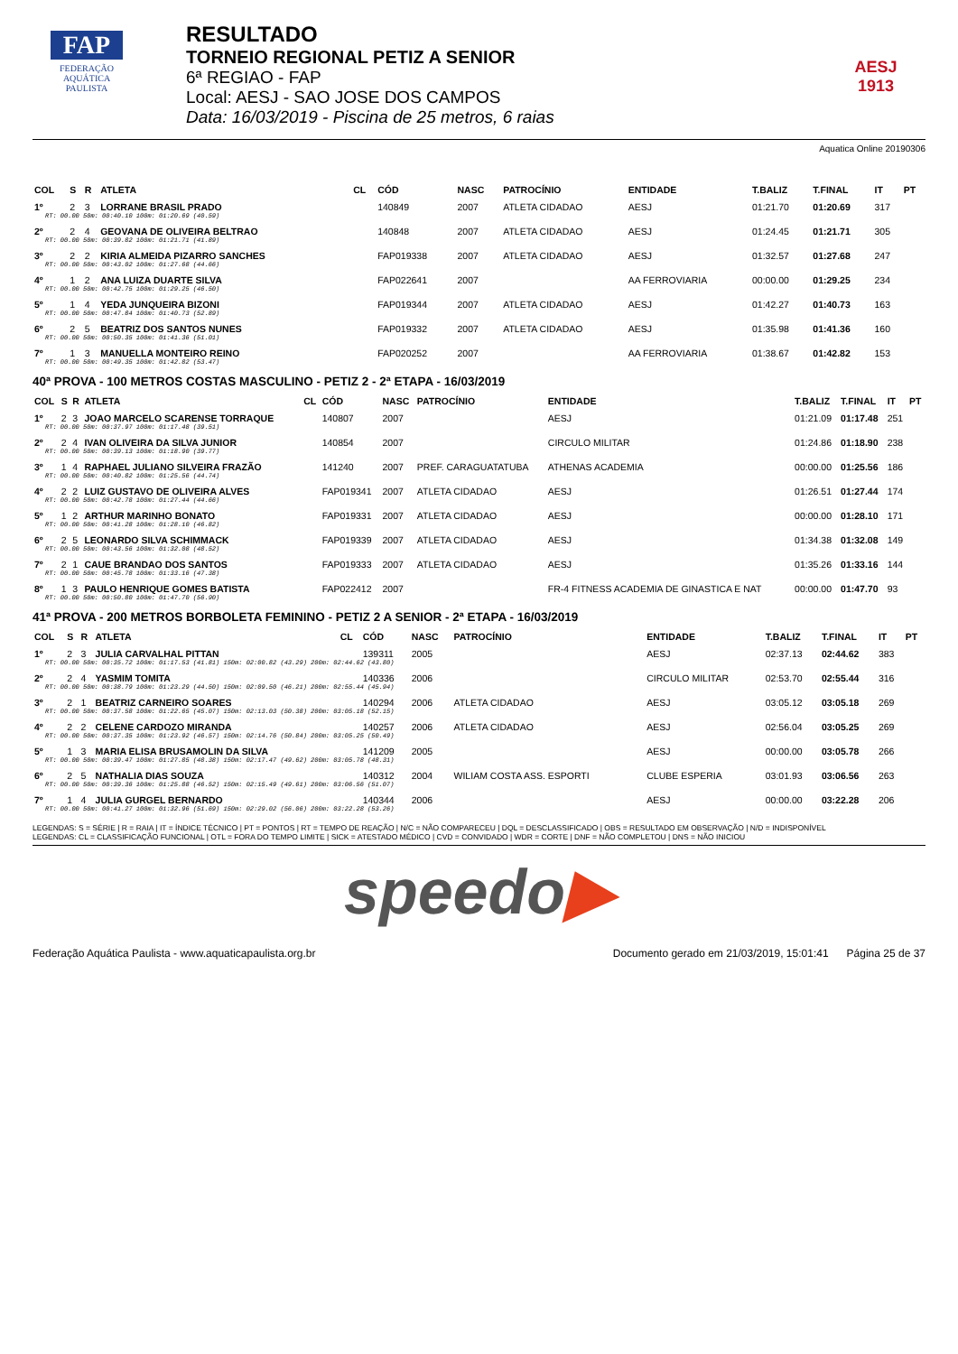FAP
FEDERAÇÃO
AQUÁTICA
PAULISTA
RESULTADO
TORNEIO REGIONAL PETIZ A SENIOR
6ª REGIAO - FAP
Local: AESJ - SAO JOSE DOS CAMPOS
Data: 16/03/2019 - Piscina de 25 metros, 6 raias
AESJ
1913
Aquatica Online 20190306
| COL | S | R | ATLETA | CL | CÓD | NASC | PATROCÍNIO | ENTIDADE | T.BALIZ | T.FINAL | IT | PT |
| --- | --- | --- | --- | --- | --- | --- | --- | --- | --- | --- | --- | --- |
| 1º | 2 | 3 | LORRANE BRASIL PRADO | | 140849 | 2007 | ATLETA CIDADAO | AESJ | 01:21.70 | 01:20.69 | 317 | |
| RT: 00.00 50m: 00:40.10 100m: 01:20.69 (40.59) | | | | | | | | | | | | |
| 2º | 2 | 4 | GEOVANA DE OLIVEIRA BELTRAO | | 140848 | 2007 | ATLETA CIDADAO | AESJ | 01:24.45 | 01:21.71 | 305 | |
| RT: 00.00 50m: 00:39.82 100m: 01:21.71 (41.89) | | | | | | | | | | | | |
| 3º | 2 | 2 | KIRIA ALMEIDA PIZARRO SANCHES | | FAP019338 | 2007 | ATLETA CIDADAO | AESJ | 01:32.57 | 01:27.68 | 247 | |
| RT: 00.00 50m: 00:43.02 100m: 01:27.68 (44.66) | | | | | | | | | | | | |
| 4º | 1 | 2 | ANA LUIZA DUARTE SILVA | | FAP022641 | 2007 | | AA FERROVIARIA | 00:00.00 | 01:29.25 | 234 | |
| RT: 00.00 50m: 00:42.75 100m: 01:29.25 (46.50) | | | | | | | | | | | | |
| 5º | 1 | 4 | YEDA JUNQUEIRA BIZONI | | FAP019344 | 2007 | ATLETA CIDADAO | AESJ | 01:42.27 | 01:40.73 | 163 | |
| RT: 00.00 50m: 00:47.84 100m: 01:40.73 (52.89) | | | | | | | | | | | | |
| 6º | 2 | 5 | BEATRIZ DOS SANTOS NUNES | | FAP019332 | 2007 | ATLETA CIDADAO | AESJ | 01:35.98 | 01:41.36 | 160 | |
| RT: 00.00 50m: 00:50.35 100m: 01:41.36 (51.01) | | | | | | | | | | | | |
| 7º | 1 | 3 | MANUELLA MONTEIRO REINO | | FAP020252 | 2007 | | AA FERROVIARIA | 01:38.67 | 01:42.82 | 153 | |
| RT: 00.00 50m: 00:49.35 100m: 01:42.82 (53.47) | | | | | | | | | | | | |
40ª PROVA - 100 METROS COSTAS MASCULINO - PETIZ 2 - 2ª ETAPA - 16/03/2019
| COL | S | R | ATLETA | CL | CÓD | NASC | PATROCÍNIO | ENTIDADE | T.BALIZ | T.FINAL | IT | PT |
| --- | --- | --- | --- | --- | --- | --- | --- | --- | --- | --- | --- | --- |
| 1º | 2 | 3 | JOAO MARCELO SCARENSE TORRAQUE | | 140807 | 2007 | | AESJ | 01:21.09 | 01:17.48 | 251 | |
| RT: 00.00 50m: 00:37.97 100m: 01:17.48 (39.51) | | | | | | | | | | | | |
| 2º | 2 | 4 | IVAN OLIVEIRA DA SILVA JUNIOR | | 140854 | 2007 | | CIRCULO MILITAR | 01:24.86 | 01:18.90 | 238 | |
| RT: 00.00 50m: 00:39.13 100m: 01:18.90 (39.77) | | | | | | | | | | | | |
| 3º | 1 | 4 | RAPHAEL JULIANO SILVEIRA FRAZÃO | | 141240 | 2007 | PREF. CARAGUATATUBA | ATHENAS ACADEMIA | 00:00.00 | 01:25.56 | 186 | |
| RT: 00.00 50m: 00:40.82 100m: 01:25.56 (44.74) | | | | | | | | | | | | |
| 4º | 2 | 2 | LUIZ GUSTAVO DE OLIVEIRA ALVES | | FAP019341 | 2007 | ATLETA CIDADAO | AESJ | 01:26.51 | 01:27.44 | 174 | |
| RT: 00.00 50m: 00:42.78 100m: 01:27.44 (44.66) | | | | | | | | | | | | |
| 5º | 1 | 2 | ARTHUR MARINHO BONATO | | FAP019331 | 2007 | ATLETA CIDADAO | AESJ | 00:00.00 | 01:28.10 | 171 | |
| RT: 00.00 50m: 00:41.28 100m: 01:28.10 (46.82) | | | | | | | | | | | | |
| 6º | 2 | 5 | LEONARDO SILVA SCHIMMACK | | FAP019339 | 2007 | ATLETA CIDADAO | AESJ | 01:34.38 | 01:32.08 | 149 | |
| RT: 00.00 50m: 00:43.56 100m: 01:32.08 (48.52) | | | | | | | | | | | | |
| 7º | 2 | 1 | CAUE BRANDAO DOS SANTOS | | FAP019333 | 2007 | ATLETA CIDADAO | AESJ | 01:35.26 | 01:33.16 | 144 | |
| RT: 00.00 50m: 00:45.78 100m: 01:33.16 (47.38) | | | | | | | | | | | | |
| 8º | 1 | 3 | PAULO HENRIQUE GOMES BATISTA | | FAP022412 | 2007 | | FR-4 FITNESS ACADEMIA DE GINASTICA E NAT | 00:00.00 | 01:47.70 | 93 | |
| RT: 00.00 50m: 00:50.80 100m: 01:47.70 (56.90) | | | | | | | | | | | | |
41ª PROVA - 200 METROS BORBOLETA FEMININO - PETIZ 2 A SENIOR - 2ª ETAPA - 16/03/2019
| COL | S | R | ATLETA | CL | CÓD | NASC | PATROCÍNIO | ENTIDADE | T.BALIZ | T.FINAL | IT | PT |
| --- | --- | --- | --- | --- | --- | --- | --- | --- | --- | --- | --- | --- |
| 1º | 2 | 3 | JULIA CARVALHAL PITTAN | | 139311 | 2005 | | AESJ | 02:37.13 | 02:44.62 | 383 | |
| RT: 00.00 50m: 00:35.72 100m: 01:17.53 (41.81) 150m: 02:00.82 (43.29) 200m: 02:44.62 (43.80) | | | | | | | | | | | | |
| 2º | 2 | 4 | YASMIM TOMITA | | 140336 | 2006 | | CIRCULO MILITAR | 02:53.70 | 02:55.44 | 316 | |
| RT: 00.00 50m: 00:38.79 100m: 01:23.29 (44.50) 150m: 02:09.50 (46.21) 200m: 02:55.44 (45.94) | | | | | | | | | | | | |
| 3º | 2 | 1 | BEATRIZ CARNEIRO SOARES | | 140294 | 2006 | ATLETA CIDADAO | AESJ | 03:05.12 | 03:05.18 | 269 | |
| RT: 00.00 50m: 00:37.58 100m: 01:22.65 (45.07) 150m: 02:13.03 (50.38) 200m: 03:05.18 (52.15) | | | | | | | | | | | | |
| 4º | 2 | 2 | CELENE CARDOZO MIRANDA | | 140257 | 2006 | ATLETA CIDADAO | AESJ | 02:56.04 | 03:05.25 | 269 | |
| RT: 00.00 50m: 00:37.35 100m: 01:23.92 (46.57) 150m: 02:14.76 (50.84) 200m: 03:05.25 (50.49) | | | | | | | | | | | | |
| 5º | 1 | 3 | MARIA ELISA BRUSAMOLIN DA SILVA | | 141209 | 2005 | | AESJ | 00:00.00 | 03:05.78 | 266 | |
| RT: 00.00 50m: 00:39.47 100m: 01:27.85 (48.38) 150m: 02:17.47 (49.62) 200m: 03:05.78 (48.31) | | | | | | | | | | | | |
| 6º | 2 | 5 | NATHALIA DIAS SOUZA | | 140312 | 2004 | WILIAM COSTA ASS. ESPORTI | CLUBE ESPERIA | 03:01.93 | 03:06.56 | 263 | |
| RT: 00.00 50m: 00:39.36 100m: 01:25.88 (46.52) 150m: 02:15.49 (49.61) 200m: 03:06.56 (51.07) | | | | | | | | | | | | |
| 7º | 1 | 4 | JULIA GURGEL BERNARDO | | 140344 | 2006 | | AESJ | 00:00.00 | 03:22.28 | 206 | |
| RT: 00.00 50m: 00:41.27 100m: 01:32.96 (51.69) 150m: 02:29.02 (56.06) 200m: 03:22.28 (53.26) | | | | | | | | | | | | |
LEGENDAS: S = SÉRIE | R = RAIA | IT = ÍNDICE TÉCNICO | PT = PONTOS | RT = TEMPO DE REAÇÃO | N/C = NÃO COMPARECEU | DQL = DESCLASSIFICADO | OBS = RESULTADO EM OBSERVAÇÃO | N/D = INDISPONÍVEL
LEGENDAS: CL = CLASSIFICAÇÃO FUNCIONAL | OTL = FORA DO TEMPO LIMITE | SICK = ATESTADO MÉDICO | CVD = CONVIDADO | WDR = CORTE | DNF = NÃO COMPLETOU | DNS = NÃO INICIOU
speedo▶
Federação Aquática Paulista - www.aquaticapaulista.org.br Documento gerado em 21/03/2019, 15:01:41 Página 25 de 37